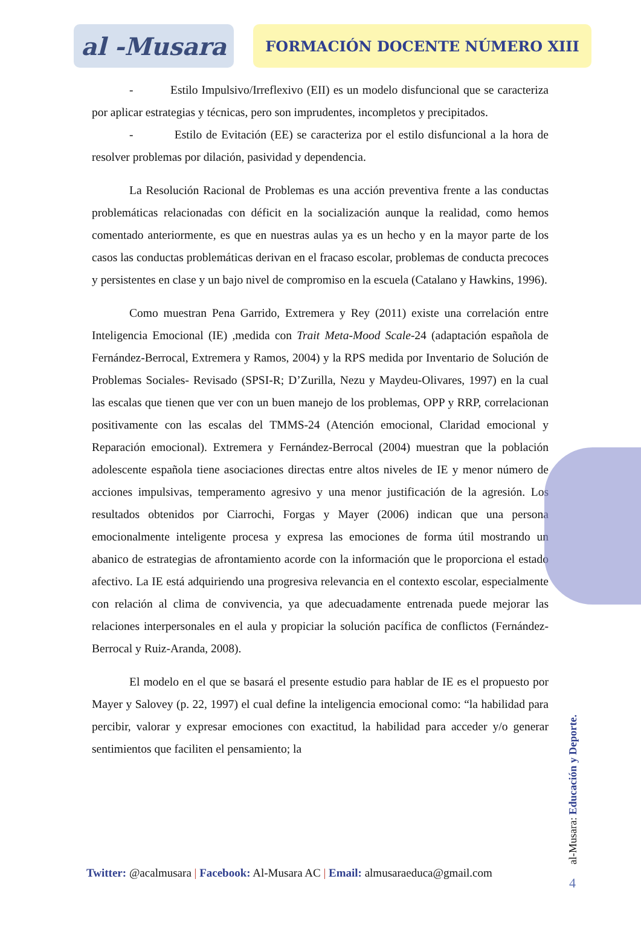al -Musara
FORMACIÓN DOCENTE NÚMERO XIII
- Estilo Impulsivo/Irreflexivo (EII) es un modelo disfuncional que se caracteriza por aplicar estrategias y técnicas, pero son imprudentes, incompletos y precipitados.
- Estilo de Evitación (EE) se caracteriza por el estilo disfuncional a la hora de resolver problemas por dilación, pasividad y dependencia.
La Resolución Racional de Problemas es una acción preventiva frente a las conductas problemáticas relacionadas con déficit en la socialización aunque la realidad, como hemos comentado anteriormente, es que en nuestras aulas ya es un hecho y en la mayor parte de los casos las conductas problemáticas derivan en el fracaso escolar, problemas de conducta precoces y persistentes en clase y un bajo nivel de compromiso en la escuela (Catalano y Hawkins, 1996).
Como muestran Pena Garrido, Extremera y Rey (2011) existe una correlación entre Inteligencia Emocional (IE) ,medida con Trait Meta-Mood Scale-24 (adaptación española de Fernández-Berrocal, Extremera y Ramos, 2004) y la RPS medida por Inventario de Solución de Problemas Sociales- Revisado (SPSI-R; D’Zurilla, Nezu y Maydeu-Olivares, 1997) en la cual las escalas que tienen que ver con un buen manejo de los problemas, OPP y RRP, correlacionan positivamente con las escalas del TMMS-24 (Atención emocional, Claridad emocional y Reparación emocional). Extremera y Fernández-Berrocal (2004) muestran que la población adolescente española tiene asociaciones directas entre altos niveles de IE y menor número de acciones impulsivas, temperamento agresivo y una menor justificación de la agresión. Los resultados obtenidos por Ciarrochi, Forgas y Mayer (2006) indican que una persona emocionalmente inteligente procesa y expresa las emociones de forma útil mostrando un abanico de estrategias de afrontamiento acorde con la información que le proporciona el estado afectivo. La IE está adquiriendo una progresiva relevancia en el contexto escolar, especialmente con relación al clima de convivencia, ya que adecuadamente entrenada puede mejorar las relaciones interpersonales en el aula y propiciar la solución pacífica de conflictos (Fernández-Berrocal y Ruiz-Aranda, 2008).
El modelo en el que se basará el presente estudio para hablar de IE es el propuesto por Mayer y Salovey (p. 22, 1997) el cual define la inteligencia emocional como: “la habilidad para percibir, valorar y expresar emociones con exactitud, la habilidad para acceder y/o generar sentimientos que faciliten el pensamiento; la
Twitter: @acalmusara | Facebook: Al-Musara AC | Email: almusaraeduca@gmail.com
al-Musara: Educación y Deporte.
4